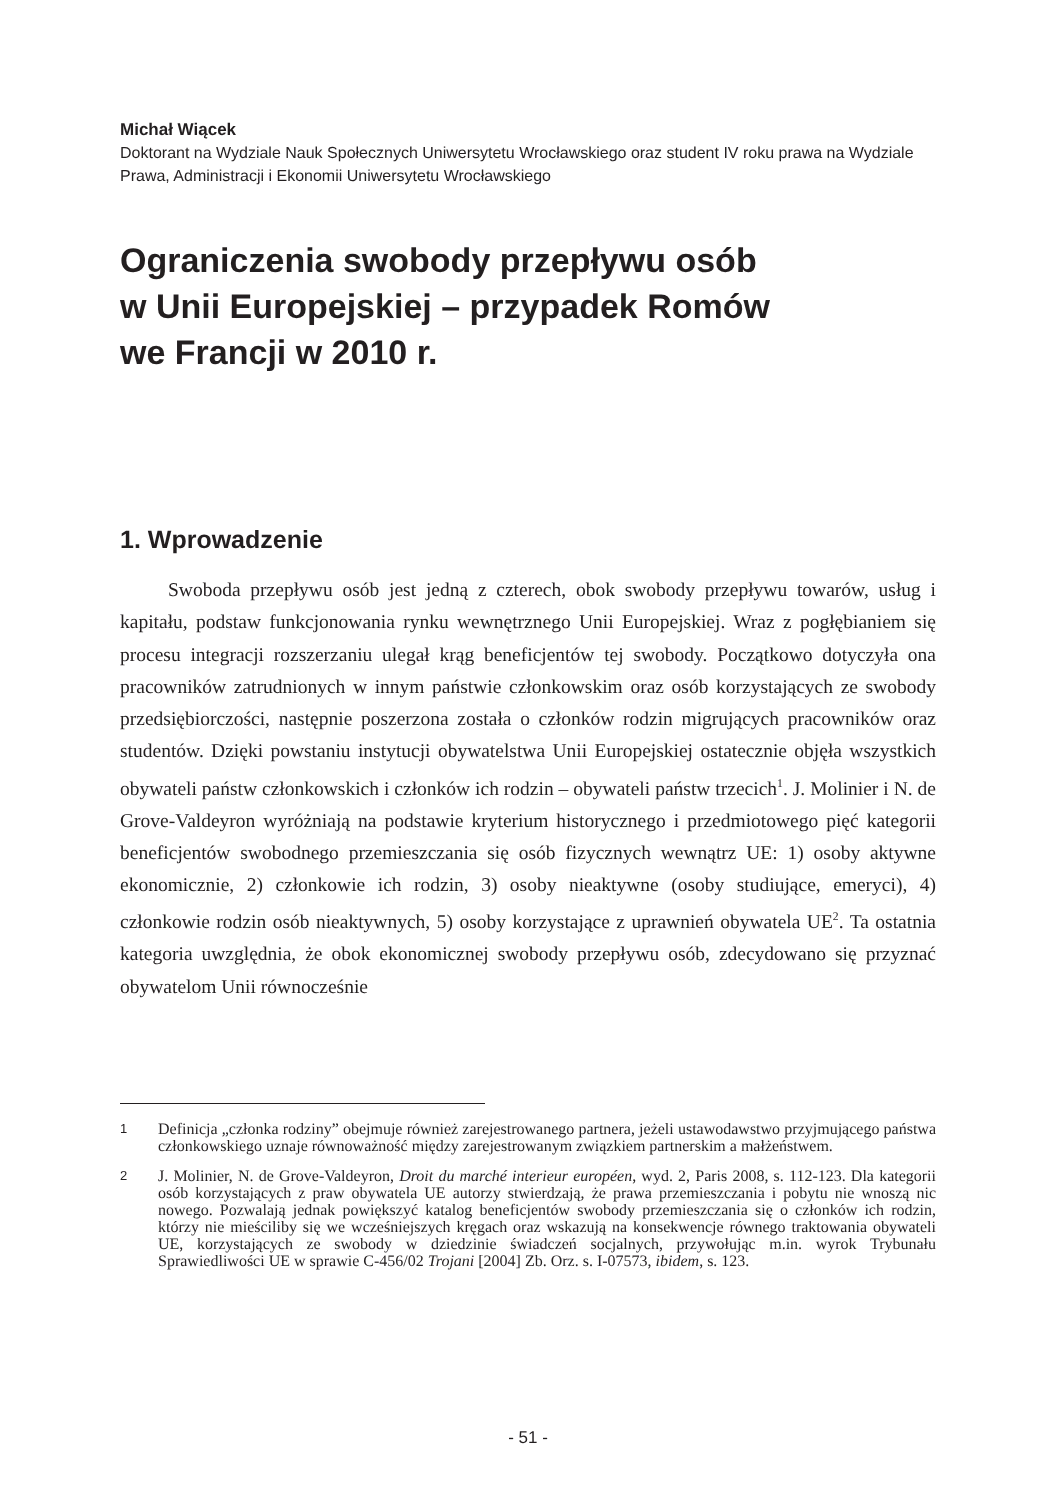Michał Wiącek
Doktorant na Wydziale Nauk Społecznych Uniwersytetu Wrocławskiego oraz student IV roku prawa na Wydziale Prawa, Administracji i Ekonomii Uniwersytetu Wrocławskiego
Ograniczenia swobody przepływu osób
w Unii Europejskiej – przypadek Romów
we Francji w 2010 r.
1. Wprowadzenie
Swoboda przepływu osób jest jedną z czterech, obok swobody przepływu towarów, usług i kapitału, podstaw funkcjonowania rynku wewnętrznego Unii Europejskiej. Wraz z pogłębianiem się procesu integracji rozszerzaniu ulegał krąg beneficjentów tej swobody. Początkowo dotyczyła ona pracowników zatrudnionych w innym państwie członkowskim oraz osób korzystających ze swobody przedsiębiorczości, następnie poszerzona została o członków rodzin migrujących pracowników oraz studentów. Dzięki powstaniu instytucji obywatelstwa Unii Europejskiej ostatecznie objęła wszystkich obywateli państw członkowskich i członków ich rodzin – obywateli państw trzecich<sup>1</sup>. J. Molinier i N. de Grove-Valdeyron wyróżniają na podstawie kryterium historycznego i przedmiotowego pięć kategorii beneficjentów swobodnego przemieszczania się osób fizycznych wewnątrz UE: 1) osoby aktywne ekonomicznie, 2) członkowie ich rodzin, 3) osoby nieaktywne (osoby studiujące, emeryci), 4) członkowie rodzin osób nieaktywnych, 5) osoby korzystające z uprawnień obywatela UE<sup>2</sup>. Ta ostatnia kategoria uwzględnia, że obok ekonomicznej swobody przepływu osób, zdecydowano się przyznać obywatelom Unii równocześnie
1 Definicja „członka rodziny” obejmuje również zarejestrowanego partnera, jeżeli ustawodawstwo przyjmującego państwa członkowskiego uznaje równoważność między zarejestrowanym związkiem partnerskim a małżeństwem.
2 J. Molinier, N. de Grove-Valdeyron, Droit du marché interieur européen, wyd. 2, Paris 2008, s. 112-123. Dla kategorii osób korzystających z praw obywatela UE autorzy stwierdzają, że prawa przemieszczania i pobytu nie wnoszą nic nowego. Pozwalają jednak powiększyć katalog beneficjentów swobody przemieszczania się o członków ich rodzin, którzy nie mieściliby się we wcześniejszych kręgach oraz wskazują na konsekwencje równego traktowania obywateli UE, korzystających ze swobody w dziedzinie świadczeń socjalnych, przywołując m.in. wyrok Trybunału Sprawiedliwości UE w sprawie C-456/02 Trojani [2004] Zb. Orz. s. I-07573, ibidem, s. 123.
- 51 -